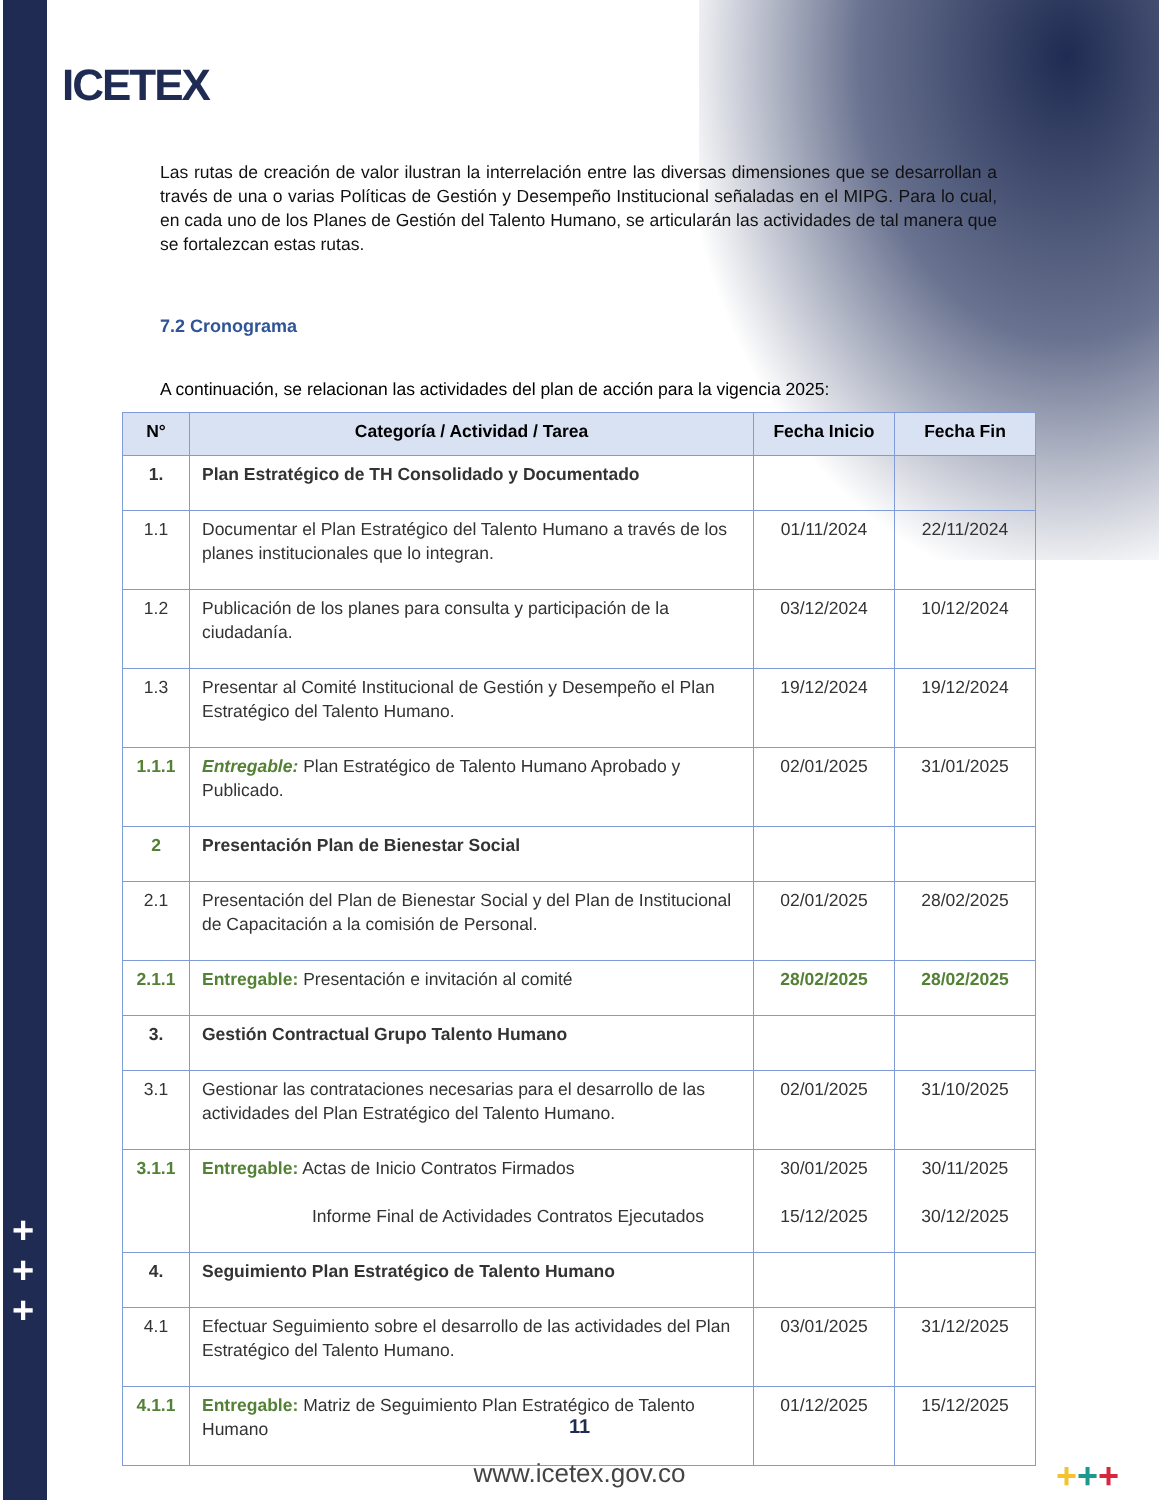ICETEX
+
+
+
Las rutas de creación de valor ilustran la interrelación entre las diversas dimensiones que se desarrollan a través de una o varias Políticas de Gestión y Desempeño Institucional señaladas en el MIPG. Para lo cual, en cada uno de los Planes de Gestión del Talento Humano, se articularán las actividades de tal manera que se fortalezcan estas rutas.
7.2 Cronograma
A continuación, se relacionan las actividades del plan de acción para la vigencia 2025:
| N° | Categoría / Actividad / Tarea | Fecha Inicio | Fecha Fin |
| --- | --- | --- | --- |
| 1. | Plan Estratégico de TH Consolidado y Documentado | | |
| 1.1 | Documentar el Plan Estratégico del Talento Humano a través de los planes institucionales que lo integran. | 01/11/2024 | 22/11/2024 |
| 1.2 | Publicación de los planes para consulta y participación de la ciudadanía. | 03/12/2024 | 10/12/2024 |
| 1.3 | Presentar al Comité Institucional de Gestión y Desempeño el Plan Estratégico del Talento Humano. | 19/12/2024 | 19/12/2024 |
| 1.1.1 | Entregable: Plan Estratégico de Talento Humano Aprobado y Publicado. | 02/01/2025 | 31/01/2025 |
| 2 | Presentación Plan de Bienestar Social | | |
| 2.1 | Presentación del Plan de Bienestar Social y del Plan de Institucional de Capacitación a la comisión de Personal. | 02/01/2025 | 28/02/2025 |
| 2.1.1 | Entregable: Presentación e invitación al comité | 28/02/2025 | 28/02/2025 |
| 3. | Gestión Contractual Grupo Talento Humano | | |
| 3.1 | Gestionar las contrataciones necesarias para el desarrollo de las actividades del Plan Estratégico del Talento Humano. | 02/01/2025 | 31/10/2025 |
| 3.1.1 | Entregable: Actas de Inicio Contratos Firmados Informe Final de Actividades Contratos Ejecutados | 30/01/2025 15/12/2025 | 30/11/2025 30/12/2025 |
| 4. | Seguimiento Plan Estratégico de Talento Humano | | |
| 4.1 | Efectuar Seguimiento sobre el desarrollo de las actividades del Plan Estratégico del Talento Humano. | 03/01/2025 | 31/12/2025 |
| 4.1.1 | Entregable: Matriz de Seguimiento Plan Estratégico de Talento Humano | 01/12/2025 | 15/12/2025 |
11
www.icetex.gov.co +++